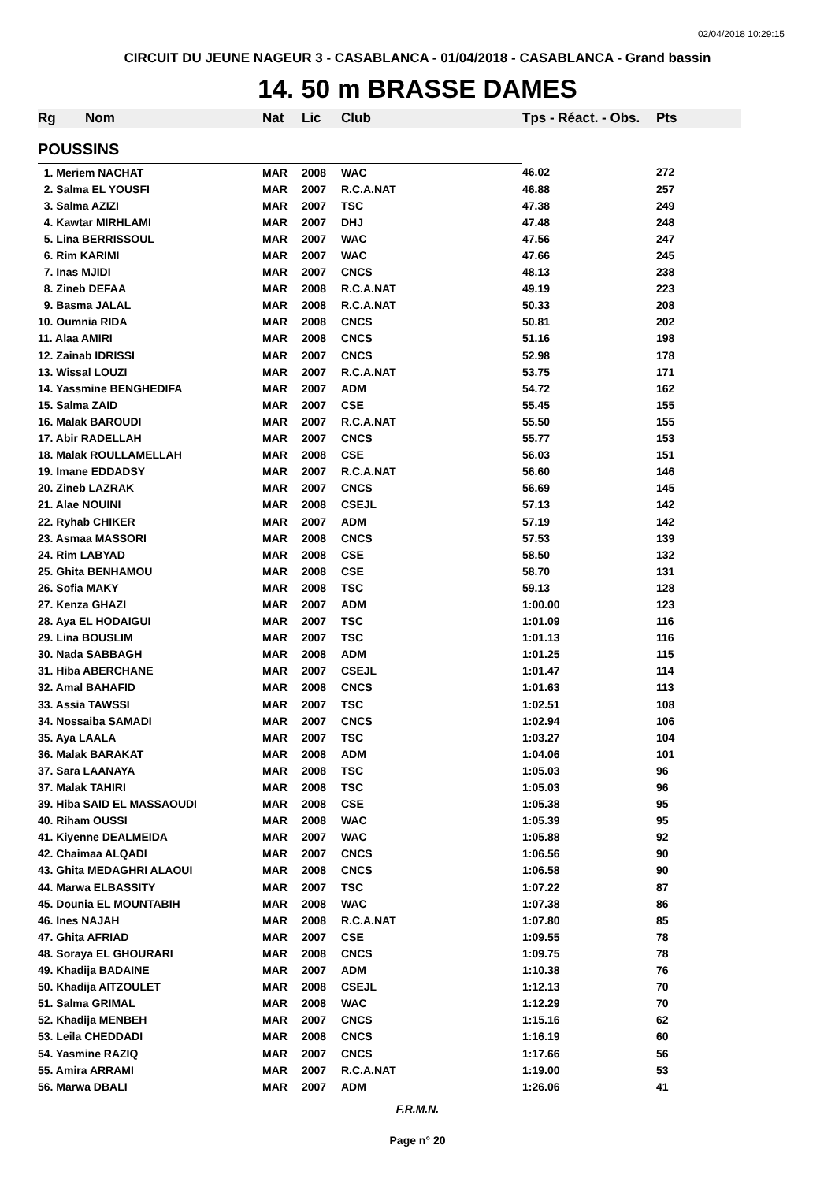02/04/2018 10:29:15
CIRCUIT DU JEUNE NAGEUR 3 - CASABLANCA - 01/04/2018 - CASABLANCA - Grand bassin
14. 50 m BRASSE DAMES
| Rg | Nom | Nat | Lic | Club | Tps - Réact. - Obs. | Pts |
| --- | --- | --- | --- | --- | --- | --- |
| POUSSINS | | | | | | |
| 1. Meriem NACHAT | | MAR | 2008 | WAC | 46.02 | 272 |
| 2. Salma EL YOUSFI | | MAR | 2007 | R.C.A.NAT | 46.88 | 257 |
| 3. Salma AZIZI | | MAR | 2007 | TSC | 47.38 | 249 |
| 4. Kawtar MIRHLAMI | | MAR | 2007 | DHJ | 47.48 | 248 |
| 5. Lina BERRISSOUL | | MAR | 2007 | WAC | 47.56 | 247 |
| 6. Rim KARIMI | | MAR | 2007 | WAC | 47.66 | 245 |
| 7. Inas MJIDI | | MAR | 2007 | CNCS | 48.13 | 238 |
| 8. Zineb DEFAA | | MAR | 2008 | R.C.A.NAT | 49.19 | 223 |
| 9. Basma JALAL | | MAR | 2008 | R.C.A.NAT | 50.33 | 208 |
| 10. Oumnia RIDA | | MAR | 2008 | CNCS | 50.81 | 202 |
| 11. Alaa AMIRI | | MAR | 2008 | CNCS | 51.16 | 198 |
| 12. Zainab IDRISSI | | MAR | 2007 | CNCS | 52.98 | 178 |
| 13. Wissal LOUZI | | MAR | 2007 | R.C.A.NAT | 53.75 | 171 |
| 14. Yassmine BENGHEDIFA | | MAR | 2007 | ADM | 54.72 | 162 |
| 15. Salma ZAID | | MAR | 2007 | CSE | 55.45 | 155 |
| 16. Malak BAROUDI | | MAR | 2007 | R.C.A.NAT | 55.50 | 155 |
| 17. Abir RADELLAH | | MAR | 2007 | CNCS | 55.77 | 153 |
| 18. Malak ROULLAMELLAH | | MAR | 2008 | CSE | 56.03 | 151 |
| 19. Imane EDDADSY | | MAR | 2007 | R.C.A.NAT | 56.60 | 146 |
| 20. Zineb LAZRAK | | MAR | 2007 | CNCS | 56.69 | 145 |
| 21. Alae NOUINI | | MAR | 2008 | CSEJL | 57.13 | 142 |
| 22. Ryhab CHIKER | | MAR | 2007 | ADM | 57.19 | 142 |
| 23. Asmaa MASSORI | | MAR | 2008 | CNCS | 57.53 | 139 |
| 24. Rim LABYAD | | MAR | 2008 | CSE | 58.50 | 132 |
| 25. Ghita BENHAMOU | | MAR | 2008 | CSE | 58.70 | 131 |
| 26. Sofia MAKY | | MAR | 2008 | TSC | 59.13 | 128 |
| 27. Kenza GHAZI | | MAR | 2007 | ADM | 1:00.00 | 123 |
| 28. Aya EL HODAIGUI | | MAR | 2007 | TSC | 1:01.09 | 116 |
| 29. Lina BOUSLIM | | MAR | 2007 | TSC | 1:01.13 | 116 |
| 30. Nada SABBAGH | | MAR | 2008 | ADM | 1:01.25 | 115 |
| 31. Hiba ABERCHANE | | MAR | 2007 | CSEJL | 1:01.47 | 114 |
| 32. Amal BAHAFID | | MAR | 2008 | CNCS | 1:01.63 | 113 |
| 33. Assia TAWSSI | | MAR | 2007 | TSC | 1:02.51 | 108 |
| 34. Nossaiba SAMADI | | MAR | 2007 | CNCS | 1:02.94 | 106 |
| 35. Aya LAALA | | MAR | 2007 | TSC | 1:03.27 | 104 |
| 36. Malak BARAKAT | | MAR | 2008 | ADM | 1:04.06 | 101 |
| 37. Sara LAANAYA | | MAR | 2008 | TSC | 1:05.03 | 96 |
| 37. Malak TAHIRI | | MAR | 2008 | TSC | 1:05.03 | 96 |
| 39. Hiba SAID EL MASSAOUDI | | MAR | 2008 | CSE | 1:05.38 | 95 |
| 40. Riham OUSSI | | MAR | 2008 | WAC | 1:05.39 | 95 |
| 41. Kiyenne DEALMEIDA | | MAR | 2007 | WAC | 1:05.88 | 92 |
| 42. Chaimaa ALQADI | | MAR | 2007 | CNCS | 1:06.56 | 90 |
| 43. Ghita MEDAGHRI ALAOUI | | MAR | 2008 | CNCS | 1:06.58 | 90 |
| 44. Marwa ELBASSITY | | MAR | 2007 | TSC | 1:07.22 | 87 |
| 45. Dounia EL MOUNTABIH | | MAR | 2008 | WAC | 1:07.38 | 86 |
| 46. Ines NAJAH | | MAR | 2008 | R.C.A.NAT | 1:07.80 | 85 |
| 47. Ghita AFRIAD | | MAR | 2007 | CSE | 1:09.55 | 78 |
| 48. Soraya EL GHOURARI | | MAR | 2008 | CNCS | 1:09.75 | 78 |
| 49. Khadija BADAINE | | MAR | 2007 | ADM | 1:10.38 | 76 |
| 50. Khadija AITZOULET | | MAR | 2008 | CSEJL | 1:12.13 | 70 |
| 51. Salma GRIMAL | | MAR | 2008 | WAC | 1:12.29 | 70 |
| 52. Khadija MENBEH | | MAR | 2007 | CNCS | 1:15.16 | 62 |
| 53. Leila CHEDDADI | | MAR | 2008 | CNCS | 1:16.19 | 60 |
| 54. Yasmine RAZIQ | | MAR | 2007 | CNCS | 1:17.66 | 56 |
| 55. Amira ARRAMI | | MAR | 2007 | R.C.A.NAT | 1:19.00 | 53 |
| 56. Marwa DBALI | | MAR | 2007 | ADM | 1:26.06 | 41 |
F.R.M.N.
Page n° 20